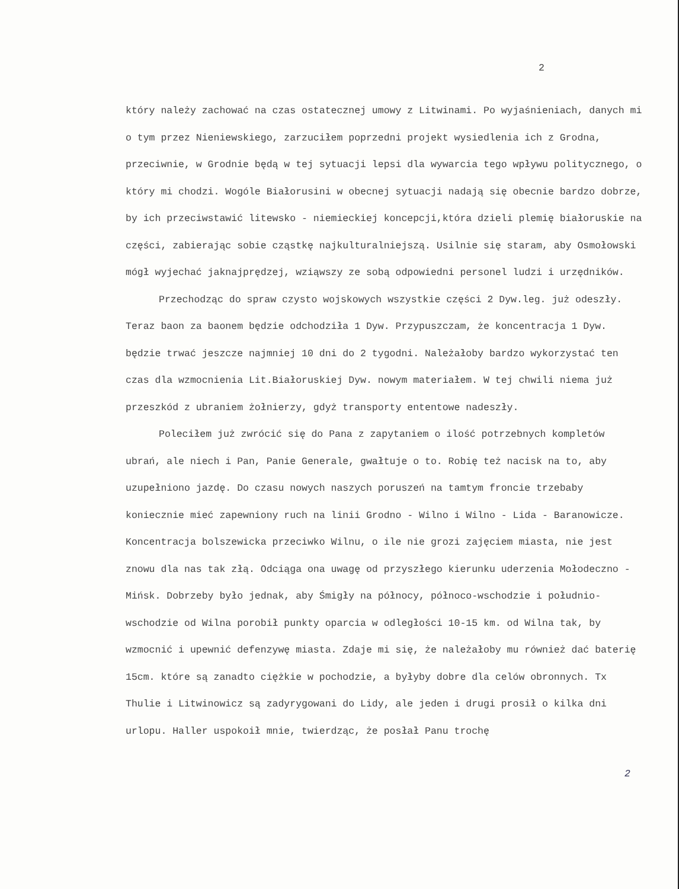2
który należy zachować na czas ostatecznej umowy z Litwinami. Po wyjaśnieniach, danych mi o tym przez Nieniewskiego, zarzuciłem poprzedni projekt wysiedlenia ich z Grodna, przeciwnie, w Grodnie będą w tej sytuacji lepsi dla wywarcia tego wpływu politycznego, o który mi chodzi. Wogóle Białorusini w obecnej sytuacji nadają się obecnie bardzo dobrze, by ich przeciwstawić litewsko - niemieckiej koncepcji,która dzieli plemię białoruskie na części, zabierając sobie cząstkę najkulturalniejszą. Usilnie się staram, aby Osmołowski mógł wyjechać jaknajprędzej, wziąwszy ze sobą odpowiedni personel ludzi i urzędników.
Przechodząc do spraw czysto wojskowych wszystkie części 2 Dyw.leg. już odeszły. Teraz baon za baonem będzie odchodziła 1 Dyw. Przypuszczam, że koncentracja 1 Dyw. będzie trwać jeszcze najmniej 10 dni do 2 tygodni. Należałoby bardzo wykorzystać ten czas dla wzmocnienia Lit.Białoruskiej Dyw. nowym materiałem. W tej chwili niema już przeszkód z ubraniem żołnierzy, gdyż transporty ententowe nadeszły.
Poleciłem już zwrócić się do Pana z zapytaniem o ilość potrzebnych kompletów ubrań, ale niech i Pan, Panie Generale, gwałtuje o to. Robię też nacisk na to, aby uzupełniono jazdę. Do czasu nowych naszych poruszeń na tamtym froncie trzebaby koniecznie mieć zapewniony ruch na linii Grodno - Wilno i Wilno - Lida - Baranowicze. Koncentracja bolszewicka przeciwko Wilnu, o ile nie grozi zajęciem miasta, nie jest znowu dla nas tak złą. Odciąga ona uwagę od przyszłego kierunku uderzenia Mołodeczno - Mińsk. Dobrzeby było jednak, aby Śmigły na północy, północo-wschodzie i południo-wschodzie od Wilna porobił punkty oparcia w odległości 10-15 km. od Wilna tak, by wzmocnić i upewnić defenzywę miasta. Zdaje mi się, że należałoby mu również dać baterię 15cm. które są zanadto ciężkie w pochodzie, a byłyby dobre dla celów obronnych. Tx Thulie i Litwinowicz są zadyrygowani do Lidy, ale jeden i drugi prosił o kilka dni urlopu. Haller uspokoił mnie, twierdząc, że posłał Panu trochę
2